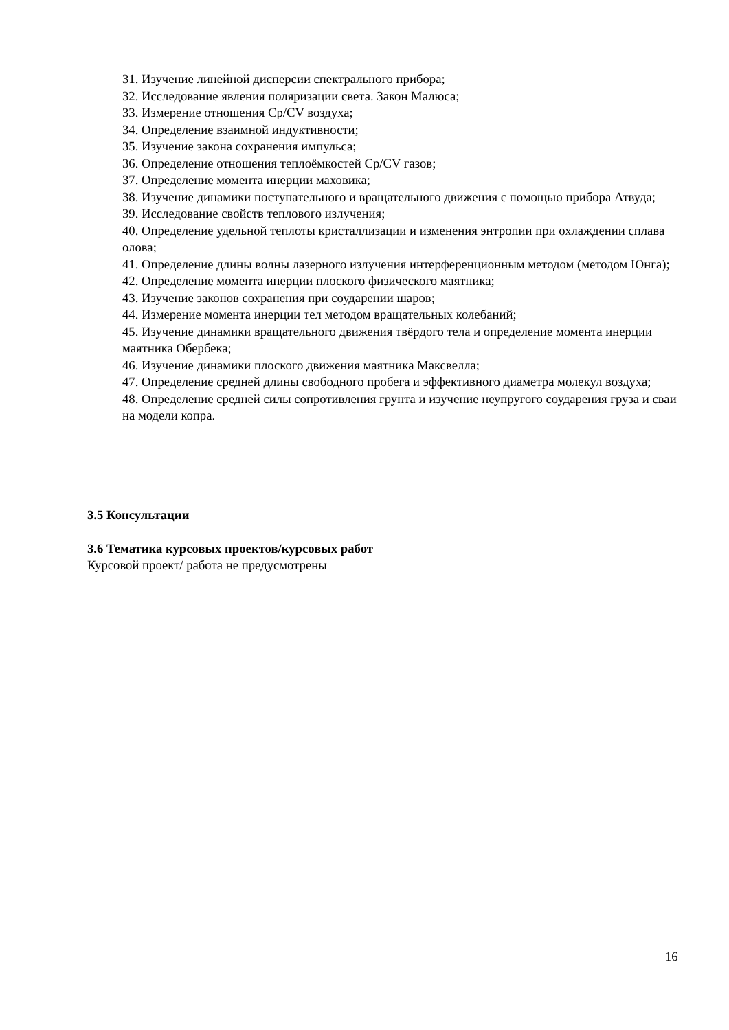31. Изучение линейной дисперсии спектрального прибора;
32. Исследование явления поляризации света. Закон Малюса;
33. Измерение отношения Ср/CV воздуха;
34. Определение взаимной индуктивности;
35. Изучение закона сохранения импульса;
36. Определение отношения теплоёмкостей Ср/CV газов;
37. Определение момента инерции маховика;
38. Изучение динамики поступательного и вращательного движения с помощью прибора Атвуда;
39. Исследование свойств теплового излучения;
40. Определение удельной теплоты кристаллизации и изменения энтропии при охлаждении сплава олова;
41. Определение длины волны лазерного излучения интерференционным методом (методом Юнга);
42. Определение момента инерции плоского физического маятника;
43. Изучение законов сохранения при соударении шаров;
44. Измерение момента инерции тел методом вращательных колебаний;
45. Изучение динамики вращательного движения твёрдого тела и определение момента инерции маятника Обербека;
46. Изучение динамики плоского движения маятника Максвелла;
47. Определение средней длины свободного пробега и эффективного диаметра молекул воздуха;
48. Определение средней силы сопротивления грунта и изучение неупругого соударения груза и сваи на модели копра.
3.5 Консультации
3.6 Тематика курсовых проектов/курсовых работ
Курсовой проект/ работа не предусмотрены
16